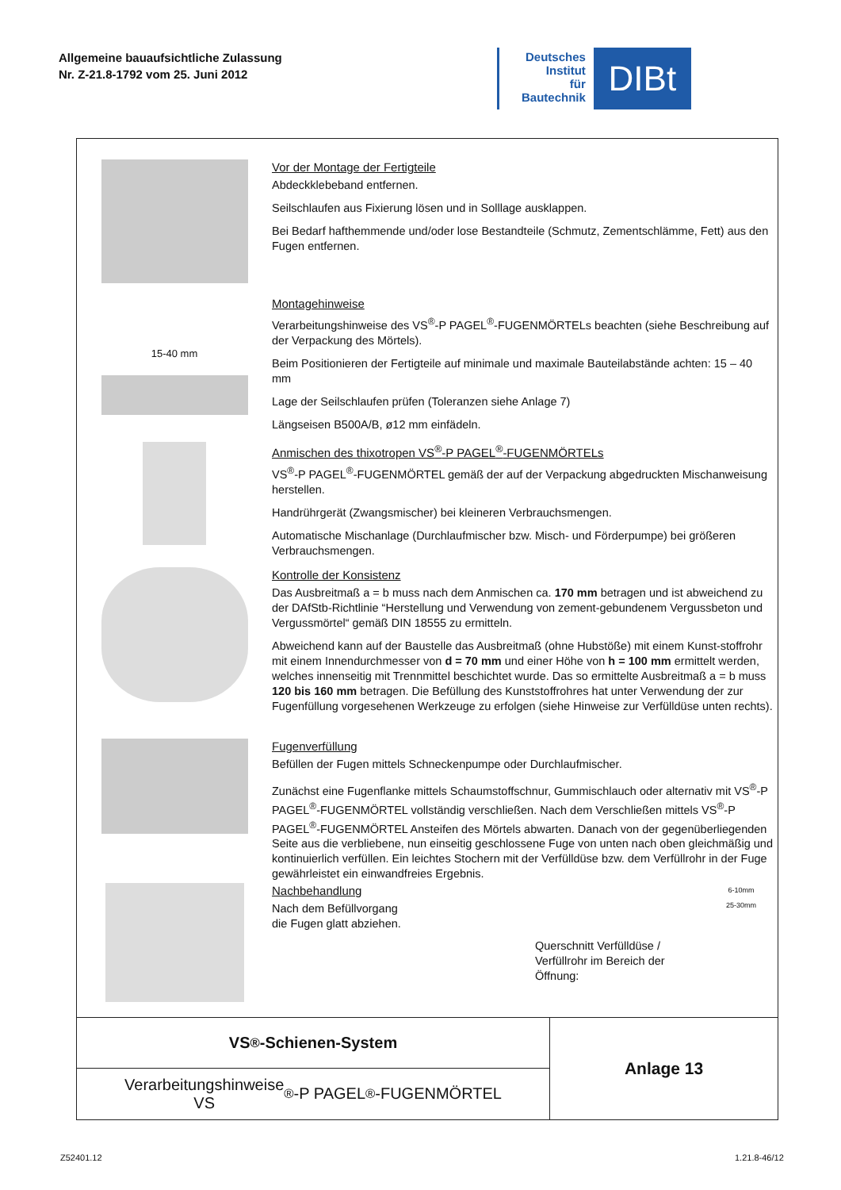Allgemeine bauaufsichtliche Zulassung
Nr. Z-21.8-1792 vom 25. Juni 2012
Deutsches
Institut
für
Bautechnik
DIBt
Vor der Montage der Fertigteile
Abdeckklebeband entfernen.
Seilschlaufen aus Fixierung lösen und in Solllage ausklappen.
Bei Bedarf hafthemmende und/oder lose Bestandteile (Schmutz, Zementschlämme, Fett) aus den Fugen entfernen.
15-40 mm
Montagehinweise
Verarbeitungshinweise des VS<sup>®</sup>-P PAGEL<sup>®</sup>-FUGENMÖRTELs beachten (siehe Beschreibung auf der Verpackung des Mörtels).
Beim Positionieren der Fertigteile auf minimale und maximale Bauteilabstände achten: 15 – 40 mm
Lage der Seilschlaufen prüfen (Toleranzen siehe Anlage 7)
Längseisen B500A/B, ø12 mm einfädeln.
Anmischen des thixotropen VS<sup>®</sup>-P PAGEL<sup>®</sup>-FUGENMÖRTELs
VS<sup>®</sup>-P PAGEL<sup>®</sup>-FUGENMÖRTEL gemäß der auf der Verpackung abgedruckten Mischanweisung herstellen.
Handrührgerät (Zwangsmischer) bei kleineren Verbrauchsmengen.
Automatische Mischanlage (Durchlaufmischer bzw. Misch- und Förderpumpe) bei größeren Verbrauchsmengen.
Kontrolle der Konsistenz
Das Ausbreitmaß a = b muss nach dem Anmischen ca. 170 mm betragen und ist abweichend zu der DAfStb-Richtlinie “Herstellung und Verwendung von zement-gebundenem Vergussbeton und Vergussmörtel“ gemäß DIN 18555 zu ermitteln.
Abweichend kann auf der Baustelle das Ausbreitmaß (ohne Hubstöße) mit einem Kunst-stoffrohr mit einem Innendurchmesser von d = 70 mm und einer Höhe von h = 100 mm ermittelt werden, welches innenseitig mit Trennmittel beschichtet wurde. Das so ermittelte Ausbreitmaß a = b muss 120 bis 160 mm betragen. Die Befüllung des Kunststoffrohres hat unter Verwendung der zur Fugenfüllung vorgesehenen Werkzeuge zu erfolgen (siehe Hinweise zur Verfülldüse unten rechts).
Fugenverfüllung
Befüllen der Fugen mittels Schneckenpumpe oder Durchlaufmischer.
Zunächst eine Fugenflanke mittels Schaumstoffschnur, Gummischlauch oder alternativ mit VS<sup>®</sup>-P PAGEL<sup>®</sup>-FUGENMÖRTEL vollständig verschließen. Nach dem Verschließen mittels VS<sup>®</sup>-P PAGEL<sup>®</sup>-FUGENMÖRTEL Ansteifen des Mörtels abwarten. Danach von der gegenüberliegenden Seite aus die verbliebene, nun einseitig geschlossene Fuge von unten nach oben gleichmäßig und kontinuierlich verfüllen. Ein leichtes Stochern mit der Verfülldüse bzw. dem Verfüllrohr in der Fuge gewährleistet ein einwandfreies Ergebnis.
Nachbehandlung
Nach dem Befüllvorgang
die Fugen glatt abziehen.
Querschnitt Verfülldüse /
Verfüllrohr im Bereich der
Öffnung:
6-10mm
25-30mm
VS<sup>®</sup>-Schienen-System
Verarbeitungshinweise
VS<sup>®</sup>-P PAGEL<sup>®</sup>-FUGENMÖRTEL
Anlage 13
Z52401.12 1.21.8-46/12